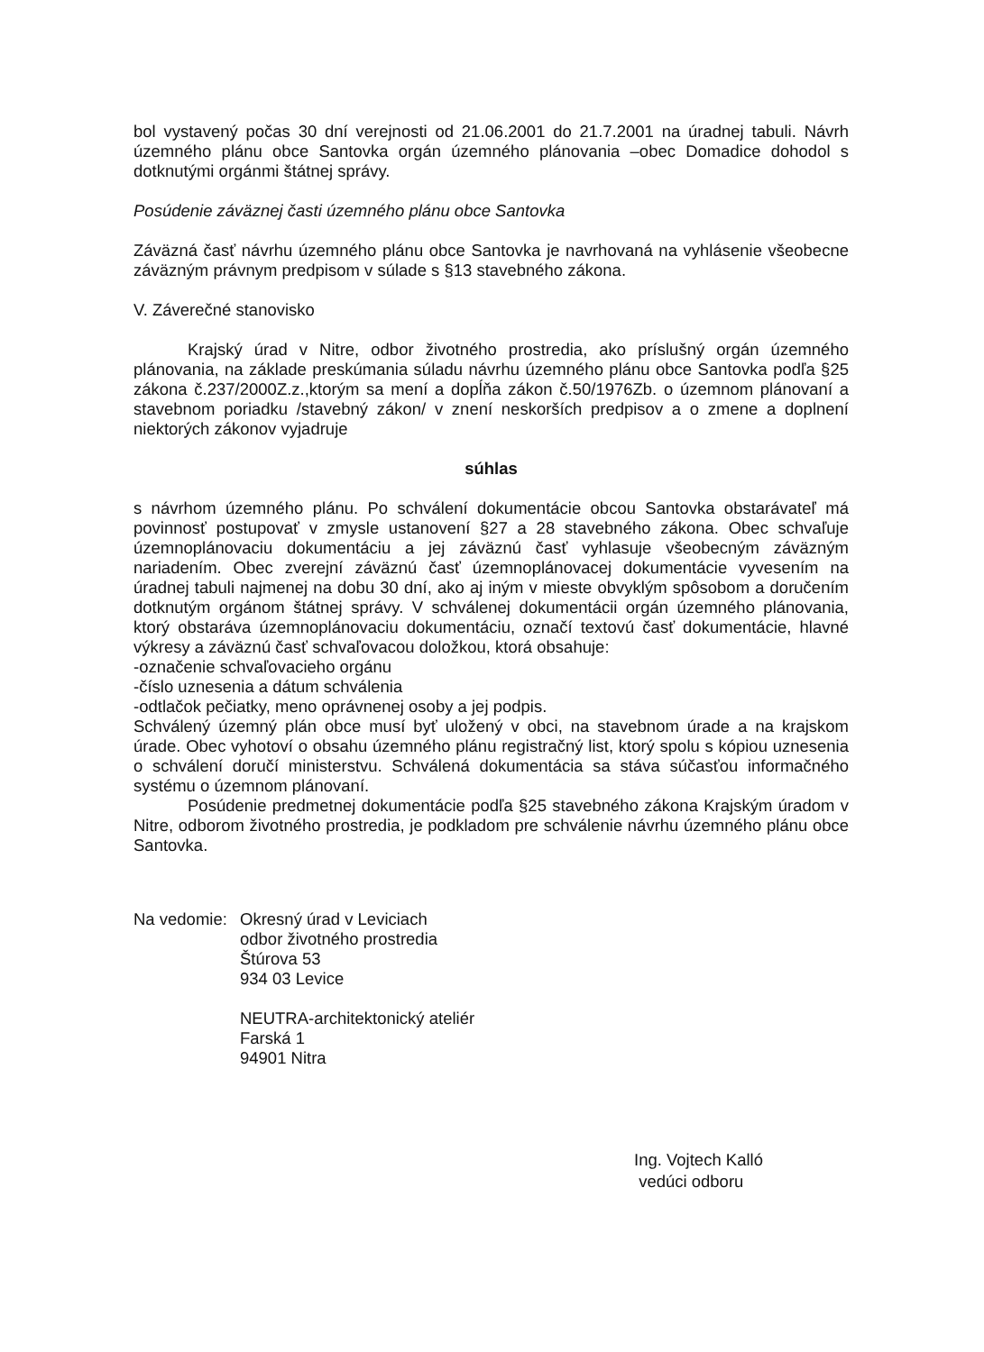bol vystavený počas 30 dní verejnosti od 21.06.2001 do 21.7.2001 na úradnej tabuli. Návrh územného plánu obce Santovka orgán územného plánovania –obec Domadice dohodol s dotknutými orgánmi štátnej správy.
Posúdenie záväznej časti územného plánu obce Santovka
Záväzná časť návrhu územného plánu obce Santovka je navrhovaná na vyhlásenie všeobecne záväzným právnym predpisom v súlade s §13 stavebného zákona.
V. Záverečné stanovisko
Krajský úrad v Nitre, odbor životného prostredia, ako príslušný orgán územného plánovania, na základe preskúmania súladu návrhu územného plánu obce Santovka podľa §25 zákona č.237/2000Z.z.,ktorým sa mení a dopĺňa zákon č.50/1976Zb. o územnom plánovaní a stavebnom poriadku /stavebný zákon/ v znení neskorších predpisov a o zmene a doplnení niektorých zákonov vyjadruje
súhlas
s návrhom územného plánu. Po schválení dokumentácie obcou Santovka obstarávateľ má povinnosť postupovať v zmysle ustanovení §27 a 28 stavebného zákona. Obec schvaľuje územnoplánovaciu dokumentáciu a jej záväznú časť vyhlasuje všeobecným záväzným nariadením. Obec zverejní záväznú časť územnoplánovacej dokumentácie vyvesením na úradnej tabuli najmenej na dobu 30 dní, ako aj iným v mieste obvyklým spôsobom a doručením dotknutým orgánom štátnej správy. V schválenej dokumentácii orgán územného plánovania, ktorý obstaráva územnoplánovaciu dokumentáciu, označí textovú časť dokumentácie, hlavné výkresy a záväznú časť schvaľovacou doložkou, ktorá obsahuje:
-označenie schvaľovacieho orgánu
-číslo uznesenia a dátum schválenia
-odtlačok pečiatky, meno oprávnenej osoby a jej podpis.
Schválený územný plán obce musí byť uložený v obci, na stavebnom úrade a na krajskom úrade. Obec vyhotoví o obsahu územného plánu registračný list, ktorý spolu s kópiou uznesenia o schválení doručí ministerstvu. Schválená dokumentácia sa stáva súčasťou informačného systému o územnom plánovaní.
Posúdenie predmetnej dokumentácie podľa §25 stavebného zákona Krajským úradom v Nitre, odborom životného prostredia, je podkladom pre schválenie návrhu územného plánu obce Santovka.
Na vedomie:
Okresný úrad v Leviciach
odbor životného prostredia
Štúrova 53
934 03 Levice
NEUTRA-architektonický ateliér
Farská 1
94901 Nitra
Ing. Vojtech Kalló
vedúci odboru